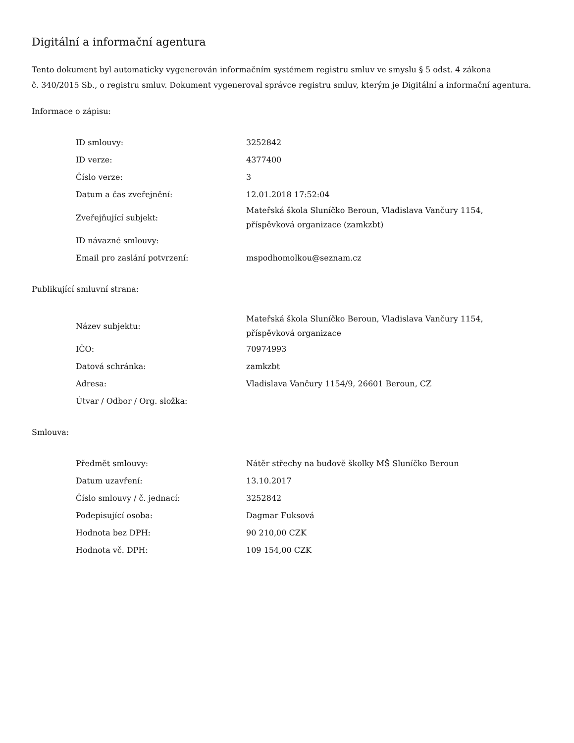Digitální a informační agentura
Tento dokument byl automaticky vygenerován informačním systémem registru smluv ve smyslu § 5 odst. 4 zákona
č. 340/2015 Sb., o registru smluv. Dokument vygeneroval správce registru smluv, kterým je Digitální a informační agentura.
Informace o zápisu:
| ID smlouvy: | 3252842 |
| ID verze: | 4377400 |
| Číslo verze: | 3 |
| Datum a čas zveřejnění: | 12.01.2018 17:52:04 |
| Zveřejňující subjekt: | Mateřská škola Sluníčko Beroun, Vladislava Vančury 1154, příspěvková organizace (zamkzbt) |
| ID návazné smlouvy: | |
| Email pro zaslání potvrzení: | mspodhomolkou@seznam.cz |
Publikující smluvní strana:
| Název subjektu: | Mateřská škola Sluníčko Beroun, Vladislava Vančury 1154, příspěvková organizace |
| IČO: | 70974993 |
| Datová schránka: | zamkzbt |
| Adresa: | Vladislava Vančury 1154/9, 26601 Beroun, CZ |
| Útvar / Odbor / Org. složka: | |
Smlouva:
| Předmět smlouvy: | Nátěr střechy na budově školky MŠ Sluníčko Beroun |
| Datum uzavření: | 13.10.2017 |
| Číslo smlouvy / č. jednací: | 3252842 |
| Podepisující osoba: | Dagmar Fuksová |
| Hodnota bez DPH: | 90 210,00 CZK |
| Hodnota vč. DPH: | 109 154,00 CZK |